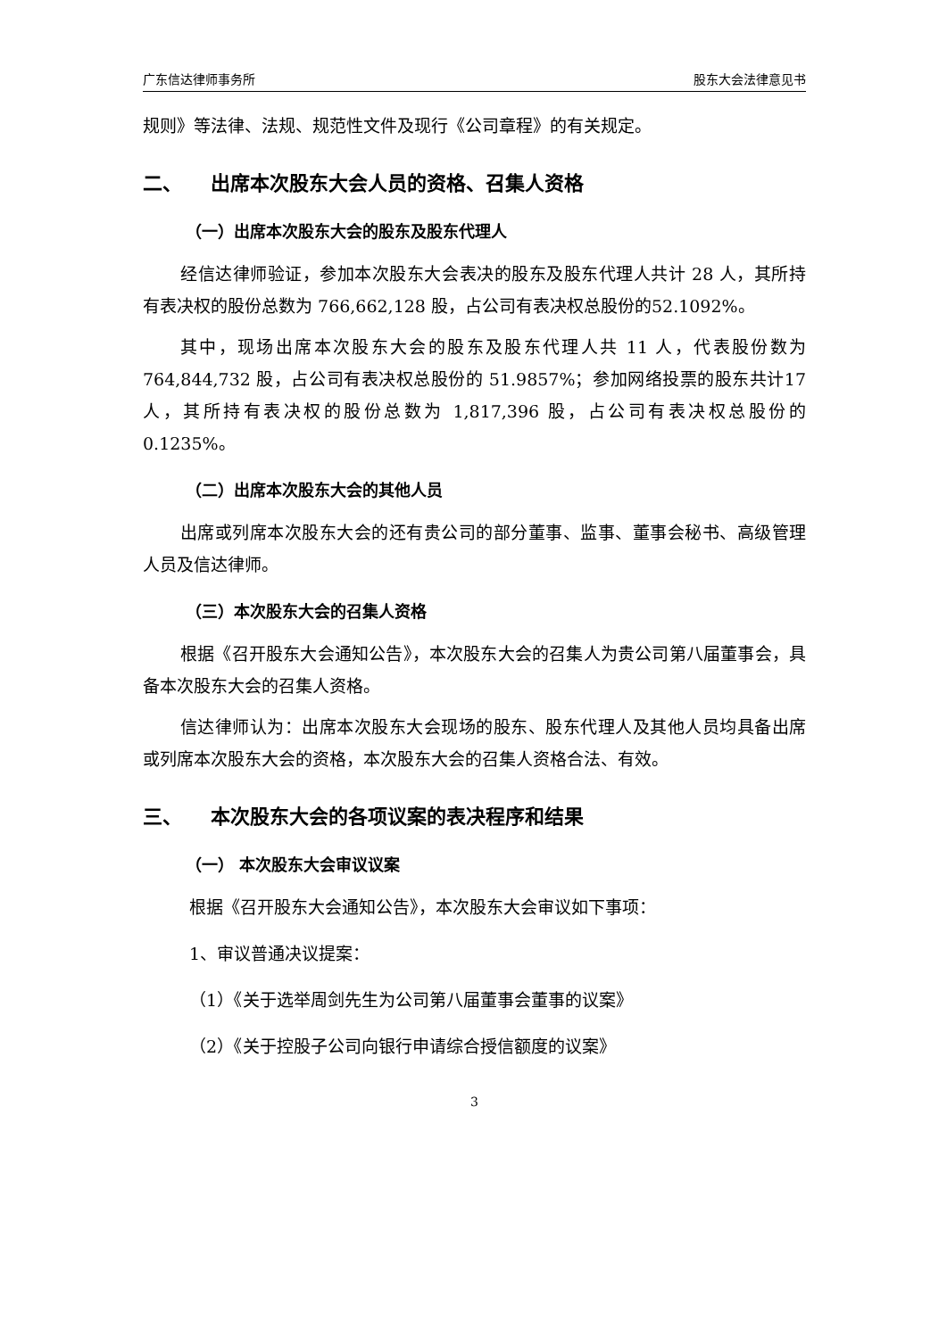广东信达律师事务所 股东大会法律意见书
规则》等法律、法规、规范性文件及现行《公司章程》的有关规定。
二、 出席本次股东大会人员的资格、召集人资格
（一）出席本次股东大会的股东及股东代理人
经信达律师验证，参加本次股东大会表决的股东及股东代理人共计 28 人，其所持有表决权的股份总数为 766,662,128 股，占公司有表决权总股份的52.1092%。
其中，现场出席本次股东大会的股东及股东代理人共 11 人，代表股份数为764,844,732 股，占公司有表决权总股份的 51.9857%；参加网络投票的股东共计17 人，其所持有表决权的股份总数为 1,817,396 股，占公司有表决权总股份的0.1235%。
（二）出席本次股东大会的其他人员
出席或列席本次股东大会的还有贵公司的部分董事、监事、董事会秘书、高级管理人员及信达律师。
（三）本次股东大会的召集人资格
根据《召开股东大会通知公告》，本次股东大会的召集人为贵公司第八届董事会，具备本次股东大会的召集人资格。
信达律师认为：出席本次股东大会现场的股东、股东代理人及其他人员均具备出席或列席本次股东大会的资格，本次股东大会的召集人资格合法、有效。
三、 本次股东大会的各项议案的表决程序和结果
（一） 本次股东大会审议议案
根据《召开股东大会通知公告》，本次股东大会审议如下事项：
1、审议普通决议提案：
（1）《关于选举周剑先生为公司第八届董事会董事的议案》
（2）《关于控股子公司向银行申请综合授信额度的议案》
3